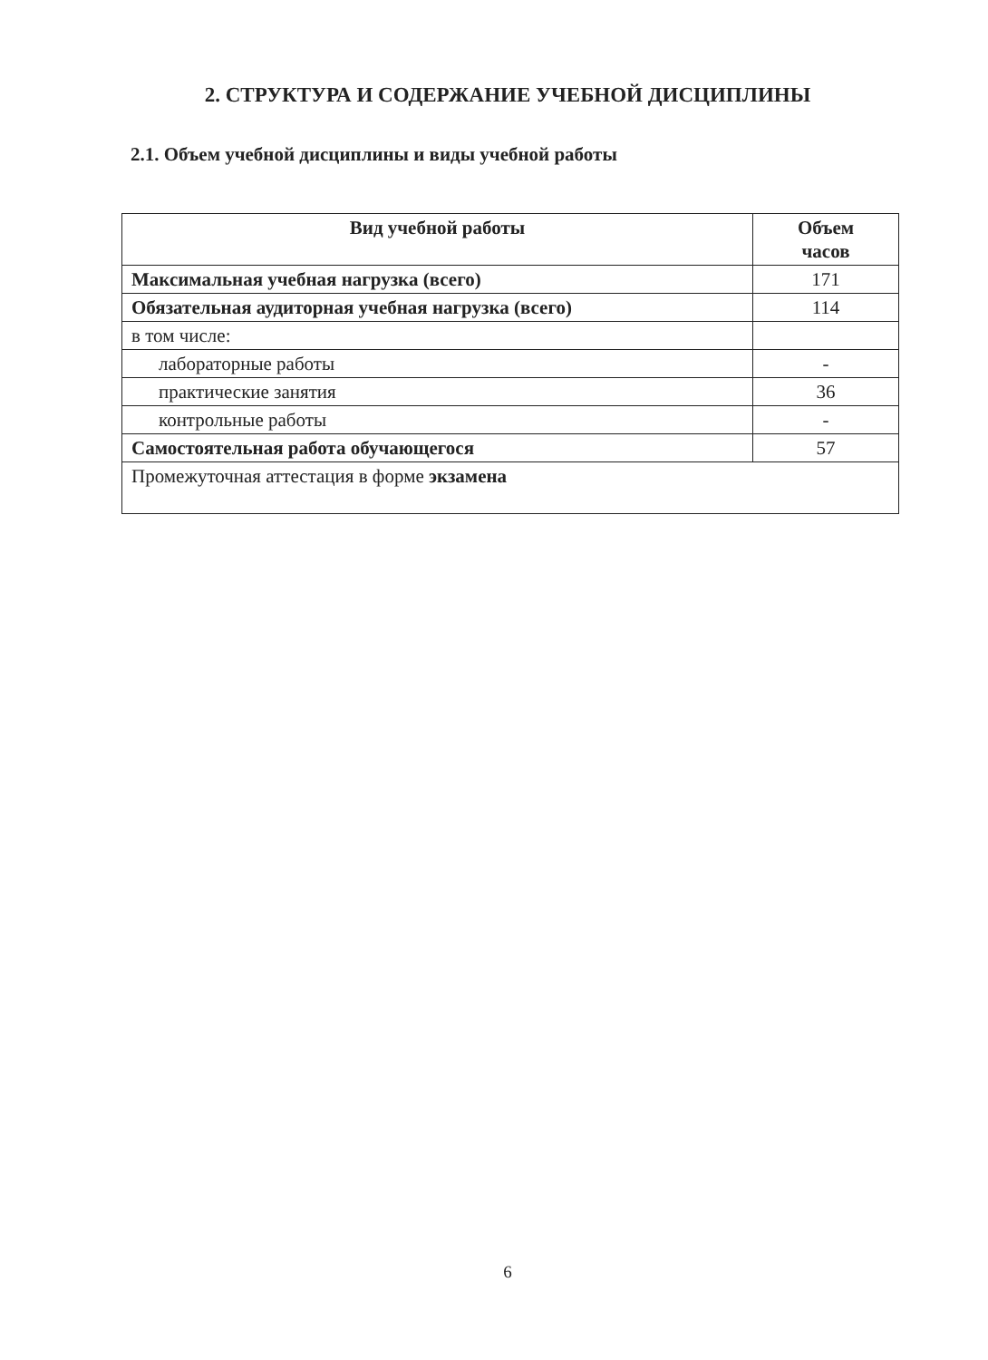2. СТРУКТУРА И СОДЕРЖАНИЕ УЧЕБНОЙ ДИСЦИПЛИНЫ
2.1. Объем учебной дисциплины и виды учебной работы
| Вид учебной работы | Объем часов |
| --- | --- |
| Максимальная учебная нагрузка (всего) | 171 |
| Обязательная аудиторная учебная нагрузка (всего) | 114 |
| в том числе: | |
| лабораторные работы | - |
| практические занятия | 36 |
| контрольные работы | - |
| Самостоятельная работа обучающегося | 57 |
| Промежуточная аттестация в форме экзамена | |
6